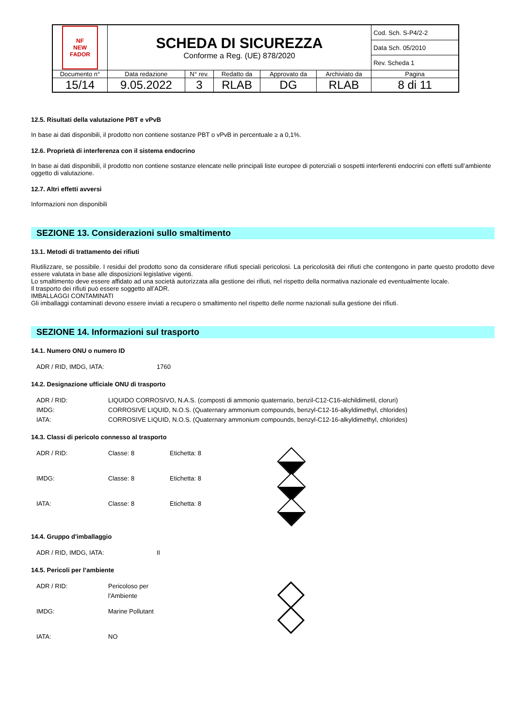| NF NEW FADOR | SCHEDA DI SICUREZZA Conforme a Reg. (UE) 878/2020 | | | | | Cod. Sch. S-P4/2-2 |
| | | | | | | Data Sch. 05/2010 |
| | | | | | | Rev. Scheda 1 |
| Documento n° | Data redazione | N° rev. | Redatto da | Approvato da | Archiviato da | Pagina |
| 15/14 | 9.05.2022 | 3 | RLAB | DG | RLAB | 8 di 11 |
12.5. Risultati della valutazione PBT e vPvB
In base ai dati disponibili, il prodotto non contiene sostanze PBT o vPvB in percentuale ≥ a 0,1%.
12.6. Proprietà di interferenza con il sistema endocrino
In base ai dati disponibili, il prodotto non contiene sostanze elencate nelle principali liste europee di potenziali o sospetti interferenti endocrini con effetti sull’ambiente oggetto di valutazione.
12.7. Altri effetti avversi
Informazioni non disponibili
SEZIONE 13. Considerazioni sullo smaltimento
13.1. Metodi di trattamento dei rifiuti
Riutilizzare, se possibile. I residui del prodotto sono da considerare rifiuti speciali pericolosi. La pericolosità dei rifiuti che contengono in parte questo prodotto deve essere valutata in base alle disposizioni legislative vigenti.
Lo smaltimento deve essere affidato ad una società autorizzata alla gestione dei rifiuti, nel rispetto della normativa nazionale ed eventualmente locale.
Il trasporto dei rifiuti può essere soggetto all’ADR.
IMBALLAGGI CONTAMINATI
Gli imballaggi contaminati devono essere inviati a recupero o smaltimento nel rispetto delle norme nazionali sulla gestione dei rifiuti.
SEZIONE 14. Informazioni sul trasporto
14.1. Numero ONU o numero ID
ADR / RID, IMDG, IATA: 1760
14.2. Designazione ufficiale ONU di trasporto
ADR / RID: LIQUIDO CORROSIVO, N.A.S. (composti di ammonio quaternario, benzil-C12-C16-alchildimetil, cloruri)
IMDG: CORROSIVE LIQUID, N.O.S. (Quaternary ammonium compounds, benzyl-C12-16-alkyldimethyl, chlorides)
IATA: CORROSIVE LIQUID, N.O.S. (Quaternary ammonium compounds, benzyl-C12-16-alkyldimethyl, chlorides)
14.3. Classi di pericolo connesso al trasporto
ADR / RID: Classe: 8 Etichetta: 8
IMDG: Classe: 8 Etichetta: 8
IATA: Classe: 8 Etichetta: 8
14.4. Gruppo d'imballaggio
ADR / RID, IMDG, IATA: II
14.5. Pericoli per l’ambiente
ADR / RID: Pericoloso per
l'Ambiente
IMDG: Marine Pollutant
IATA: NO